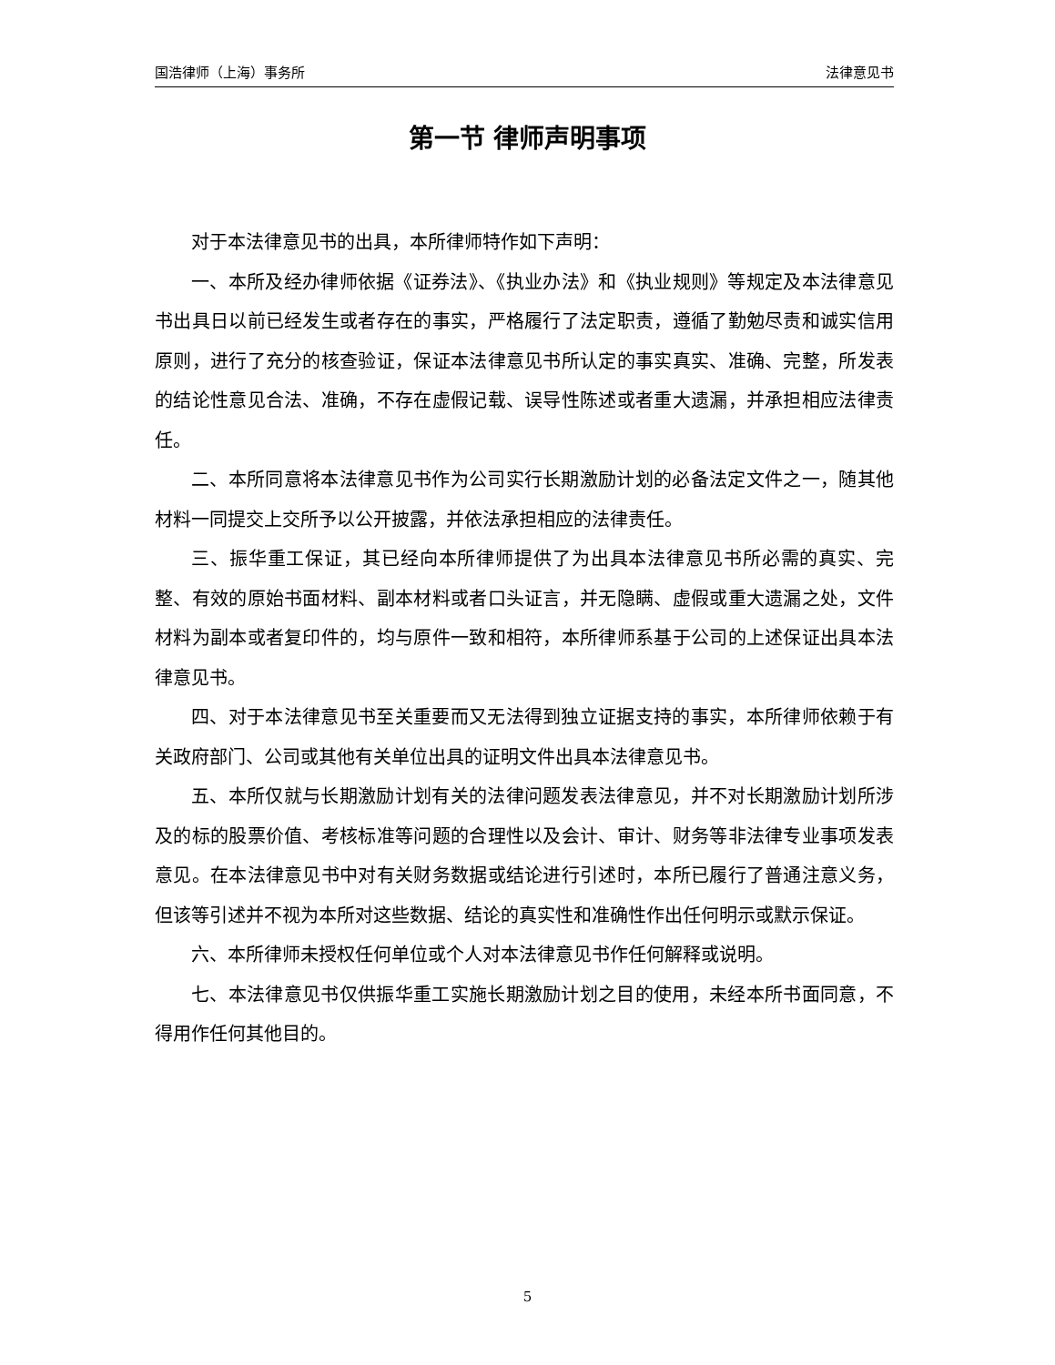国浩律师（上海）事务所 法律意见书
第一节 律师声明事项
对于本法律意见书的出具，本所律师特作如下声明：
一、本所及经办律师依据《证券法》、《执业办法》和《执业规则》等规定及本法律意见书出具日以前已经发生或者存在的事实，严格履行了法定职责，遵循了勤勉尽责和诚实信用原则，进行了充分的核查验证，保证本法律意见书所认定的事实真实、准确、完整，所发表的结论性意见合法、准确，不存在虚假记载、误导性陈述或者重大遗漏，并承担相应法律责任。
二、本所同意将本法律意见书作为公司实行长期激励计划的必备法定文件之一，随其他材料一同提交上交所予以公开披露，并依法承担相应的法律责任。
三、振华重工保证，其已经向本所律师提供了为出具本法律意见书所必需的真实、完整、有效的原始书面材料、副本材料或者口头证言，并无隐瞒、虚假或重大遗漏之处，文件材料为副本或者复印件的，均与原件一致和相符，本所律师系基于公司的上述保证出具本法律意见书。
四、对于本法律意见书至关重要而又无法得到独立证据支持的事实，本所律师依赖于有关政府部门、公司或其他有关单位出具的证明文件出具本法律意见书。
五、本所仅就与长期激励计划有关的法律问题发表法律意见，并不对长期激励计划所涉及的标的股票价值、考核标准等问题的合理性以及会计、审计、财务等非法律专业事项发表意见。在本法律意见书中对有关财务数据或结论进行引述时，本所已履行了普通注意义务，但该等引述并不视为本所对这些数据、结论的真实性和准确性作出任何明示或默示保证。
六、本所律师未授权任何单位或个人对本法律意见书作任何解释或说明。
七、本法律意见书仅供振华重工实施长期激励计划之目的使用，未经本所书面同意，不得用作任何其他目的。
5